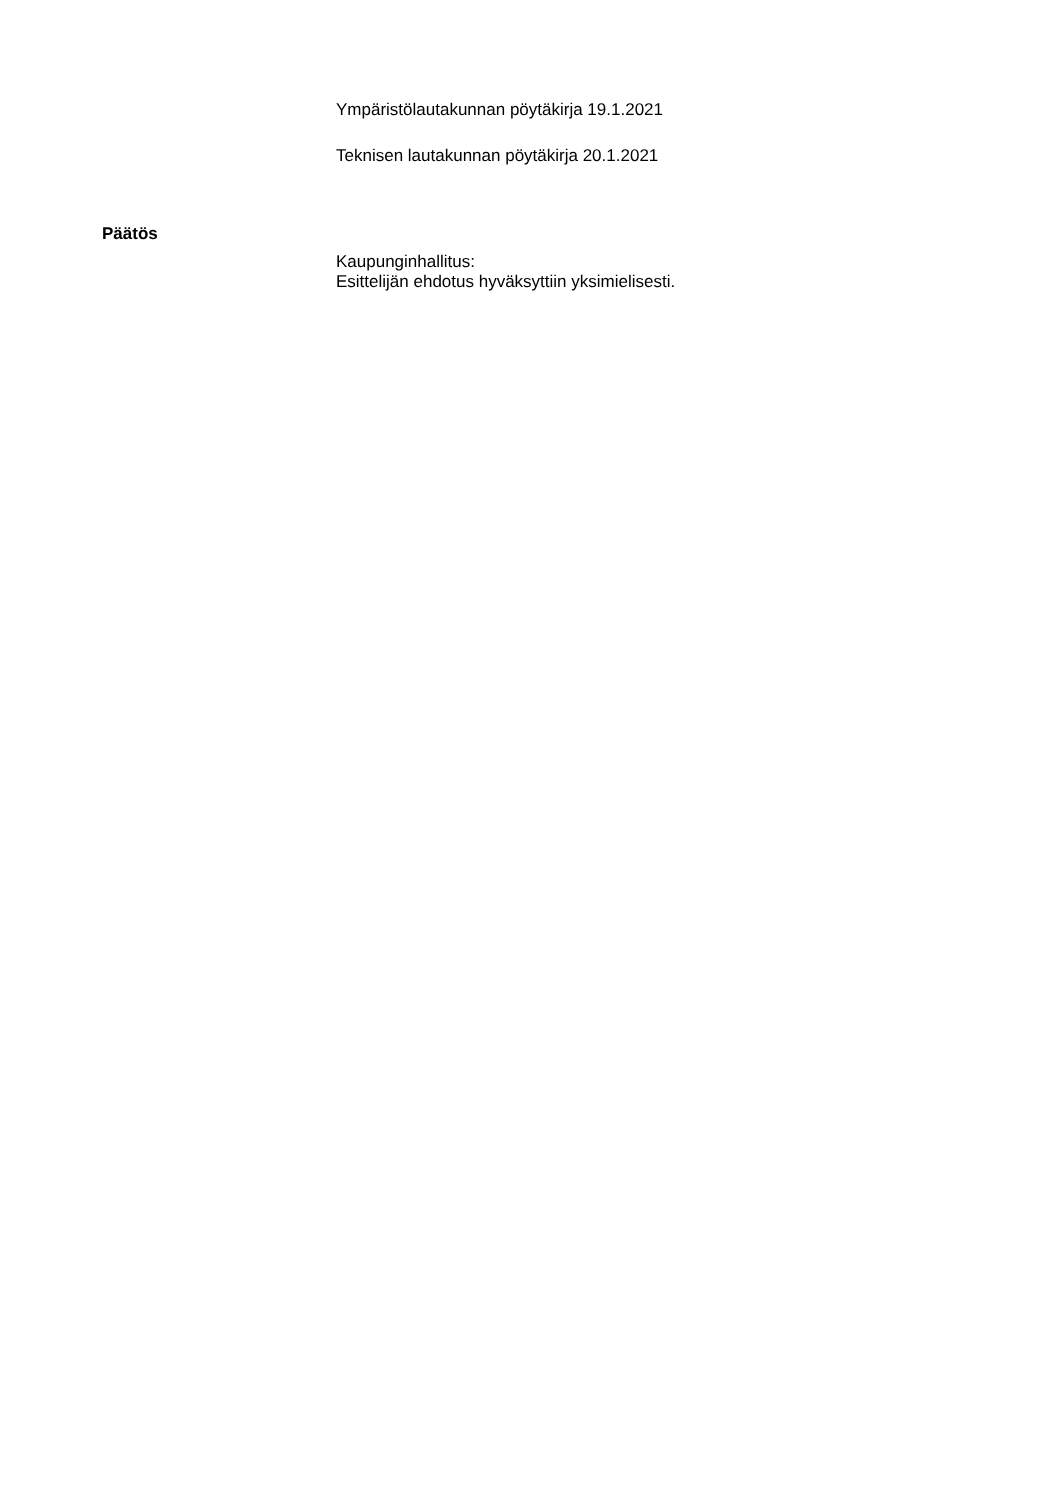Ympäristölautakunnan pöytäkirja 19.1.2021
Teknisen lautakunnan pöytäkirja 20.1.2021
Päätös
Kaupunginhallitus:
Esittelijän ehdotus hyväksyttiin yksimielisesti.